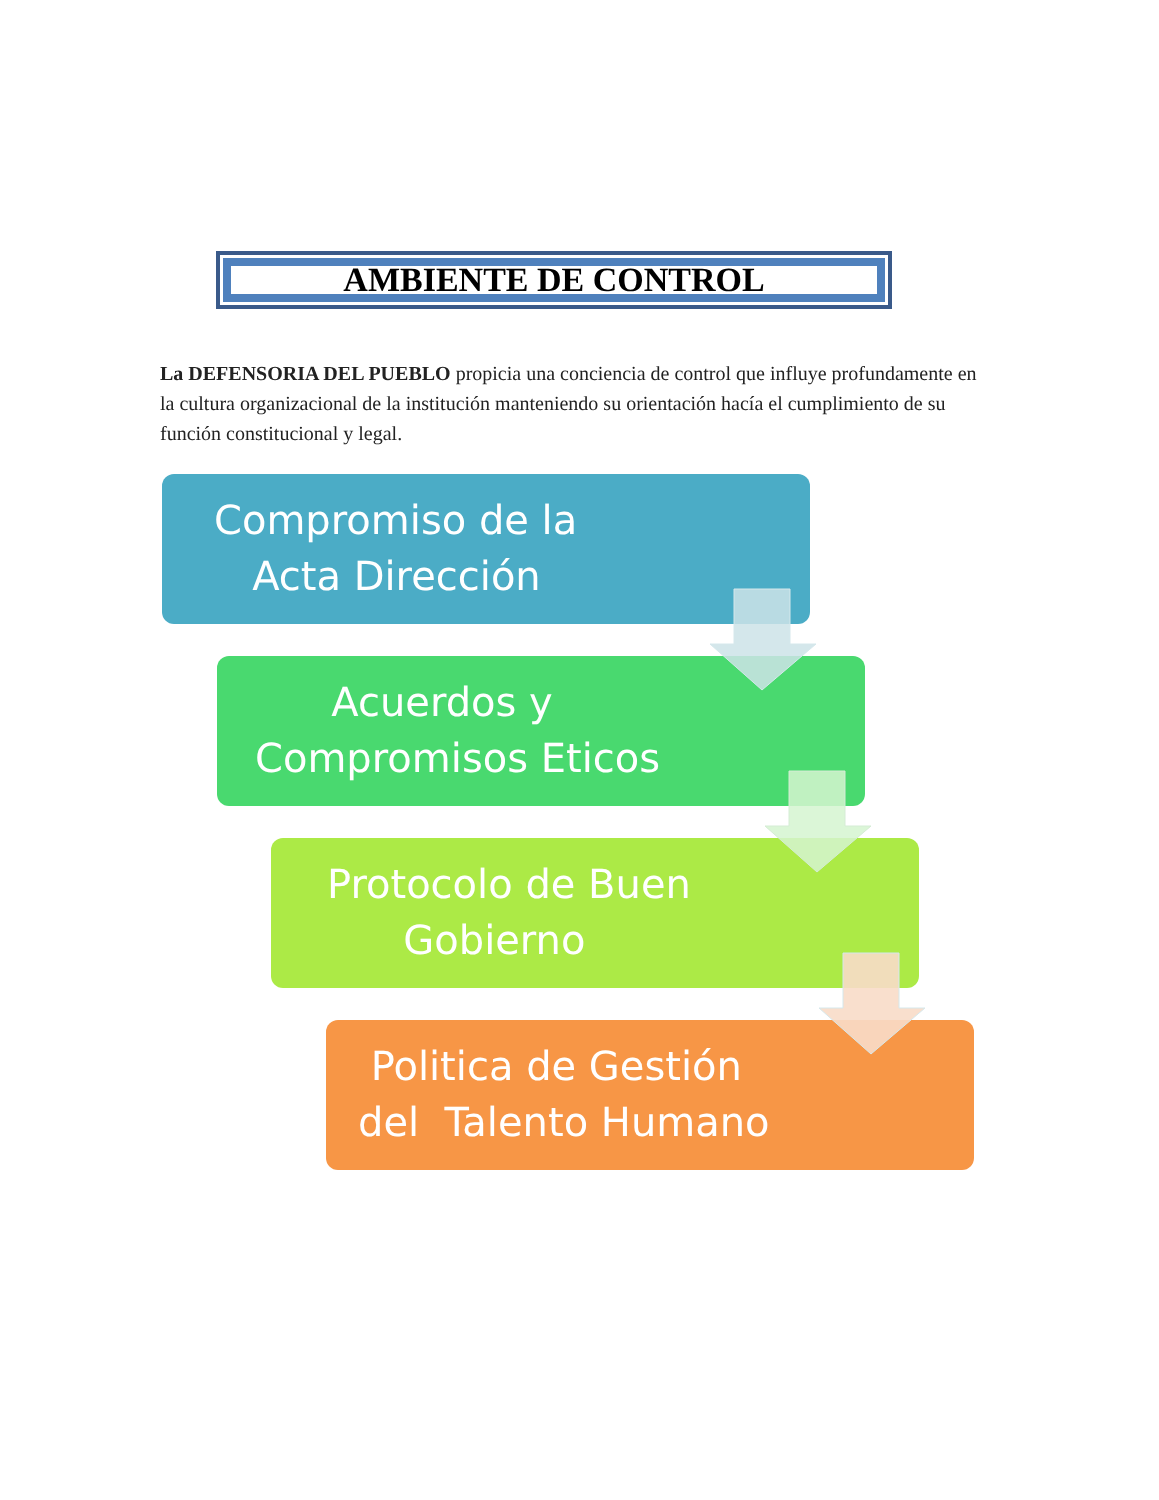AMBIENTE DE CONTROL
La DEFENSORIA DEL PUEBLO propicia una conciencia de control que influye profundamente en la cultura organizacional de la institución manteniendo su orientación hacía el cumplimiento de su función constitucional y legal.
Compromiso de la
Acta Dirección
Acuerdos y
Compromisos Eticos
Protocolo de Buen
Gobierno
Politica de Gestión
del Talento Humano